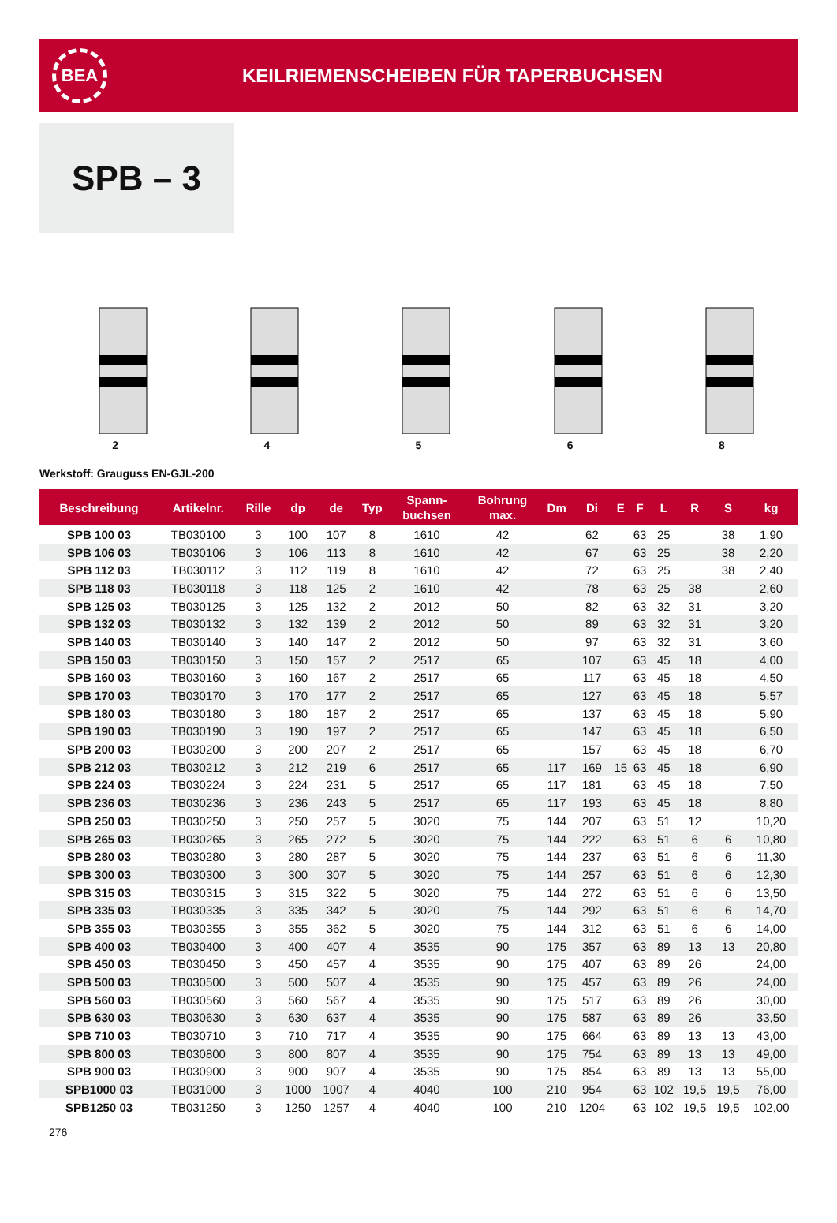BEA
KEILRIEMENSCHEIBEN FÜR TAPERBUCHSEN
SPB – 3
2 4 5 6 8
Werkstoff: Grauguss EN-GJL-200
| Beschreibung | Artikelnr. | Rille | dp | de | Typ | Spann- buchsen | Bohrung max. | Dm | Di | E | F | L | R | S | kg |
| --- | --- | --- | --- | --- | --- | --- | --- | --- | --- | --- | --- | --- | --- | --- | --- |
| SPB 100 03 | TB030100 | 3 | 100 | 107 | 8 | 1610 | 42 | | 62 | | 63 | 25 | | 38 | 1,90 |
| SPB 106 03 | TB030106 | 3 | 106 | 113 | 8 | 1610 | 42 | | 67 | | 63 | 25 | | 38 | 2,20 |
| SPB 112 03 | TB030112 | 3 | 112 | 119 | 8 | 1610 | 42 | | 72 | | 63 | 25 | | 38 | 2,40 |
| SPB 118 03 | TB030118 | 3 | 118 | 125 | 2 | 1610 | 42 | | 78 | | 63 | 25 | 38 | | 2,60 |
| SPB 125 03 | TB030125 | 3 | 125 | 132 | 2 | 2012 | 50 | | 82 | | 63 | 32 | 31 | | 3,20 |
| SPB 132 03 | TB030132 | 3 | 132 | 139 | 2 | 2012 | 50 | | 89 | | 63 | 32 | 31 | | 3,20 |
| SPB 140 03 | TB030140 | 3 | 140 | 147 | 2 | 2012 | 50 | | 97 | | 63 | 32 | 31 | | 3,60 |
| SPB 150 03 | TB030150 | 3 | 150 | 157 | 2 | 2517 | 65 | | 107 | | 63 | 45 | 18 | | 4,00 |
| SPB 160 03 | TB030160 | 3 | 160 | 167 | 2 | 2517 | 65 | | 117 | | 63 | 45 | 18 | | 4,50 |
| SPB 170 03 | TB030170 | 3 | 170 | 177 | 2 | 2517 | 65 | | 127 | | 63 | 45 | 18 | | 5,57 |
| SPB 180 03 | TB030180 | 3 | 180 | 187 | 2 | 2517 | 65 | | 137 | | 63 | 45 | 18 | | 5,90 |
| SPB 190 03 | TB030190 | 3 | 190 | 197 | 2 | 2517 | 65 | | 147 | | 63 | 45 | 18 | | 6,50 |
| SPB 200 03 | TB030200 | 3 | 200 | 207 | 2 | 2517 | 65 | | 157 | | 63 | 45 | 18 | | 6,70 |
| SPB 212 03 | TB030212 | 3 | 212 | 219 | 6 | 2517 | 65 | 117 | 169 | 15 | 63 | 45 | 18 | | 6,90 |
| SPB 224 03 | TB030224 | 3 | 224 | 231 | 5 | 2517 | 65 | 117 | 181 | | 63 | 45 | 18 | | 7,50 |
| SPB 236 03 | TB030236 | 3 | 236 | 243 | 5 | 2517 | 65 | 117 | 193 | | 63 | 45 | 18 | | 8,80 |
| SPB 250 03 | TB030250 | 3 | 250 | 257 | 5 | 3020 | 75 | 144 | 207 | | 63 | 51 | 12 | | 10,20 |
| SPB 265 03 | TB030265 | 3 | 265 | 272 | 5 | 3020 | 75 | 144 | 222 | | 63 | 51 | 6 | 6 | 10,80 |
| SPB 280 03 | TB030280 | 3 | 280 | 287 | 5 | 3020 | 75 | 144 | 237 | | 63 | 51 | 6 | 6 | 11,30 |
| SPB 300 03 | TB030300 | 3 | 300 | 307 | 5 | 3020 | 75 | 144 | 257 | | 63 | 51 | 6 | 6 | 12,30 |
| SPB 315 03 | TB030315 | 3 | 315 | 322 | 5 | 3020 | 75 | 144 | 272 | | 63 | 51 | 6 | 6 | 13,50 |
| SPB 335 03 | TB030335 | 3 | 335 | 342 | 5 | 3020 | 75 | 144 | 292 | | 63 | 51 | 6 | 6 | 14,70 |
| SPB 355 03 | TB030355 | 3 | 355 | 362 | 5 | 3020 | 75 | 144 | 312 | | 63 | 51 | 6 | 6 | 14,00 |
| SPB 400 03 | TB030400 | 3 | 400 | 407 | 4 | 3535 | 90 | 175 | 357 | | 63 | 89 | 13 | 13 | 20,80 |
| SPB 450 03 | TB030450 | 3 | 450 | 457 | 4 | 3535 | 90 | 175 | 407 | | 63 | 89 | 26 | | 24,00 |
| SPB 500 03 | TB030500 | 3 | 500 | 507 | 4 | 3535 | 90 | 175 | 457 | | 63 | 89 | 26 | | 24,00 |
| SPB 560 03 | TB030560 | 3 | 560 | 567 | 4 | 3535 | 90 | 175 | 517 | | 63 | 89 | 26 | | 30,00 |
| SPB 630 03 | TB030630 | 3 | 630 | 637 | 4 | 3535 | 90 | 175 | 587 | | 63 | 89 | 26 | | 33,50 |
| SPB 710 03 | TB030710 | 3 | 710 | 717 | 4 | 3535 | 90 | 175 | 664 | | 63 | 89 | 13 | 13 | 43,00 |
| SPB 800 03 | TB030800 | 3 | 800 | 807 | 4 | 3535 | 90 | 175 | 754 | | 63 | 89 | 13 | 13 | 49,00 |
| SPB 900 03 | TB030900 | 3 | 900 | 907 | 4 | 3535 | 90 | 175 | 854 | | 63 | 89 | 13 | 13 | 55,00 |
| SPB1000 03 | TB031000 | 3 | 1000 | 1007 | 4 | 4040 | 100 | 210 | 954 | | 63 | 102 | 19,5 | 19,5 | 76,00 |
| SPB1250 03 | TB031250 | 3 | 1250 | 1257 | 4 | 4040 | 100 | 210 | 1204 | | 63 | 102 | 19,5 | 19,5 | 102,00 |
276